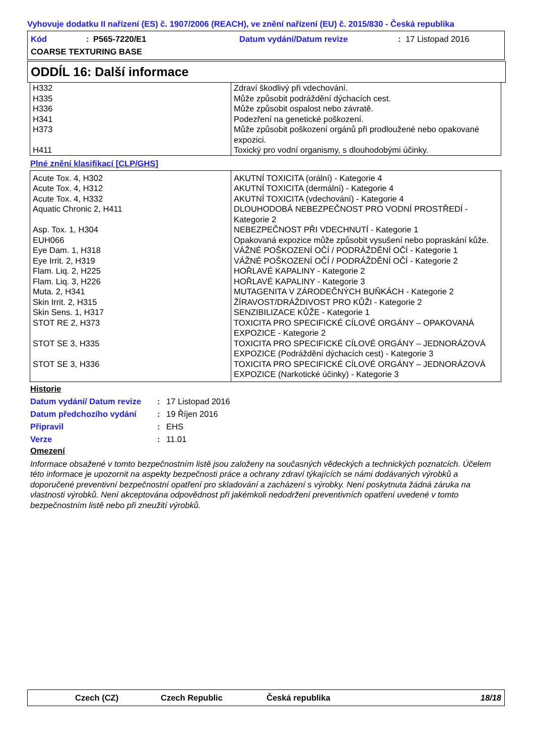Vyhovuje dodatku II nařízení (ES) č. 1907/2006 (REACH), ve znění nařízení (EU) č. 2015/830 - Česká republika
Kód: P565-7220/E1 Datum vydání/Datum revize: 17 Listopad 2016
COARSE TEXTURING BASE
ODDÍL 16: Další informace
| H332 | Zdraví škodlivý při vdechování. |
| H335 | Může způsobit podráždění dýchacích cest. |
| H336 | Může způsobit ospalost nebo závratě. |
| H341 | Podezření na genetické poškození. |
| H373 | Může způsobit poškození orgánů při prodloužené nebo opakované expozici. |
| H411 | Toxický pro vodní organismy, s dlouhodobými účinky. |
Plné znění klasifikací [CLP/GHS]
| Acute Tox. 4, H302 | AKUTNÍ TOXICITA (orální) - Kategorie 4 |
| Acute Tox. 4, H312 | AKUTNÍ TOXICITA (dermální) - Kategorie 4 |
| Acute Tox. 4, H332 | AKUTNÍ TOXICITA (vdechování) - Kategorie 4 |
| Aquatic Chronic 2, H411 | DLOUHODOBÁ NEBEZPEČNOST PRO VODNÍ PROSTŘEDÍ - Kategorie 2 |
| Asp. Tox. 1, H304 | NEBEZPEČNOST PŘI VDECHNUTÍ - Kategorie 1 |
| EUH066 | Opakovaná expozice může způsobit vysušení nebo popraskání kůže. |
| Eye Dam. 1, H318 | VÁŽNÉ POŠKOZENÍ OČÍ / PODRÁŽDĚNÍ OČÍ - Kategorie 1 |
| Eye Irrit. 2, H319 | VÁŽNÉ POŠKOZENÍ OČÍ / PODRÁŽDĚNÍ OČÍ - Kategorie 2 |
| Flam. Liq. 2, H225 | HOŘLAVÉ KAPALINY - Kategorie 2 |
| Flam. Liq. 3, H226 | HOŘLAVÉ KAPALINY - Kategorie 3 |
| Muta. 2, H341 | MUTAGENITA V ZÁRODEČNÝCH BUŇKÁCH - Kategorie 2 |
| Skin Irrit. 2, H315 | ŽÍRAVOST/DRÁŽDIVOST PRO KŮŽI - Kategorie 2 |
| Skin Sens. 1, H317 | SENZIBILIZACE KŮŽE - Kategorie 1 |
| STOT RE 2, H373 | TOXICITA PRO SPECIFICKÉ CÍLOVÉ ORGÁNY – OPAKOVANÁ EXPOZICE - Kategorie 2 |
| STOT SE 3, H335 | TOXICITA PRO SPECIFICKÉ CÍLOVÉ ORGÁNY – JEDNORÁZOVÁ EXPOZICE (Podráždění dýchacích cest) - Kategorie 3 |
| STOT SE 3, H336 | TOXICITA PRO SPECIFICKÉ CÍLOVÉ ORGÁNY – JEDNORÁZOVÁ EXPOZICE (Narkotické účinky) - Kategorie 3 |
Historie
Datum vydání/ Datum revize: 17 Listopad 2016
Datum předchozího vydání: 19 Říjen 2016
Připravil: EHS
Verze: 11.01
Omezení
Informace obsažené v tomto bezpečnostním listě jsou založeny na současných vědeckých a technických poznatcích. Účelem této informace je upozornit na aspekty bezpečnosti práce a ochrany zdraví týkajících se námi dodávaných výrobků a doporučené preventivní bezpečnostní opatření pro skladování a zacházení s výrobky. Není poskytnuta žádná záruka na vlastnosti výrobků. Není akceptována odpovědnost při jakémkoli nedodržení preventivních opatření uvedené v tomto bezpečnostním listě nebo při zneužití výrobků.
Czech (CZ) Czech Republic Česká republika 18/18